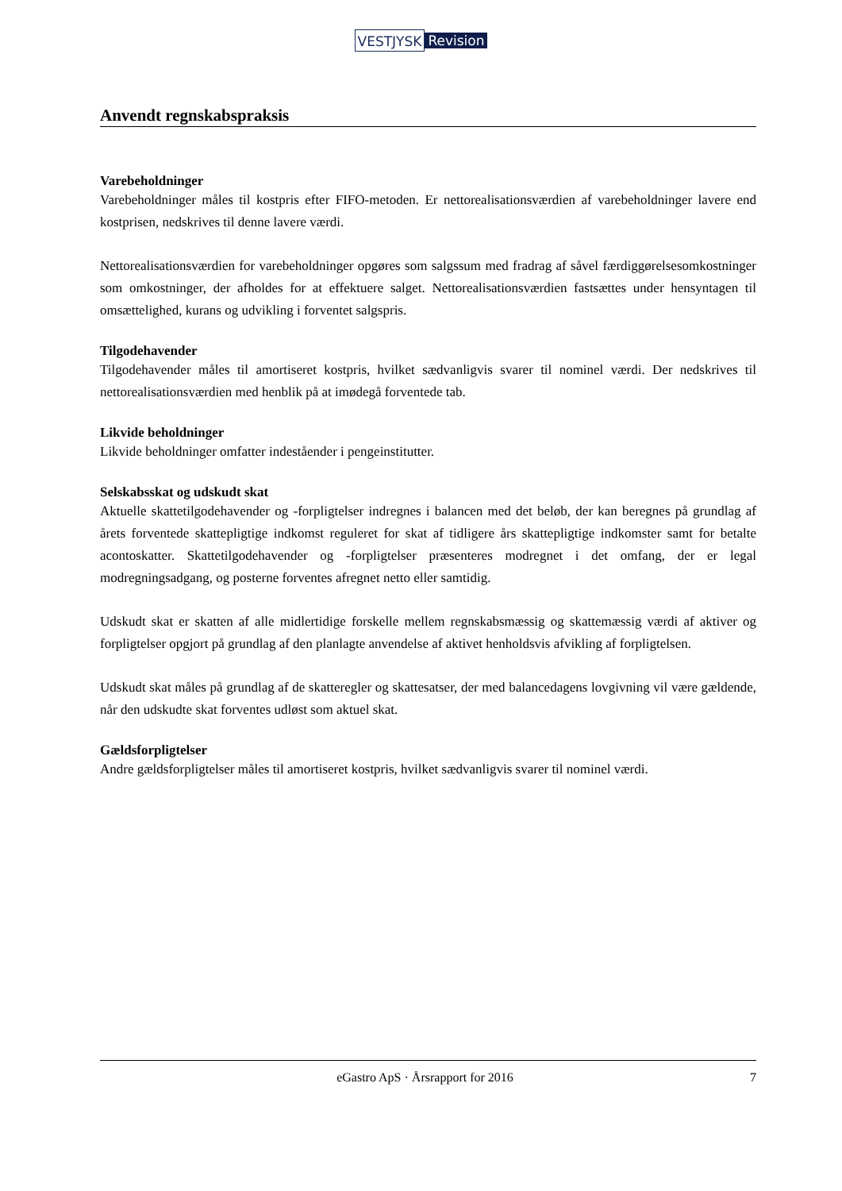VESTJYSK Revision
Anvendt regnskabspraksis
Varebeholdninger
Varebeholdninger måles til kostpris efter FIFO-metoden. Er nettorealisationsværdien af varebeholdninger lavere end kostprisen, nedskrives til denne lavere værdi.
Nettorealisationsværdien for varebeholdninger opgøres som salgssum med fradrag af såvel færdiggørelsesomkostninger som omkostninger, der afholdes for at effektuere salget. Nettorealisationsværdien fastsættes under hensyntagen til omsættelighed, kurans og udvikling i forventet salgspris.
Tilgodehavender
Tilgodehavender måles til amortiseret kostpris, hvilket sædvanligvis svarer til nominel værdi. Der nedskrives til nettorealisationsværdien med henblik på at imødegå forventede tab.
Likvide beholdninger
Likvide beholdninger omfatter indeståender i pengeinstitutter.
Selskabsskat og udskudt skat
Aktuelle skattetilgodehavender og -forpligtelser indregnes i balancen med det beløb, der kan beregnes på grundlag af årets forventede skattepligtige indkomst reguleret for skat af tidligere års skattepligtige indkomster samt for betalte acontoskatter. Skattetilgodehavender og -forpligtelser præsenteres modregnet i det omfang, der er legal modregningsadgang, og posterne forventes afregnet netto eller samtidig.
Udskudt skat er skatten af alle midlertidige forskelle mellem regnskabsmæssig og skattemæssig værdi af aktiver og forpligtelser opgjort på grundlag af den planlagte anvendelse af aktivet henholdsvis afvikling af forpligtelsen.
Udskudt skat måles på grundlag af de skatteregler og skattesatser, der med balancedagens lovgivning vil være gældende, når den udskudte skat forventes udløst som aktuel skat.
Gældsforpligtelser
Andre gældsforpligtelser måles til amortiseret kostpris, hvilket sædvanligvis svarer til nominel værdi.
eGastro ApS · Årsrapport for 2016 7